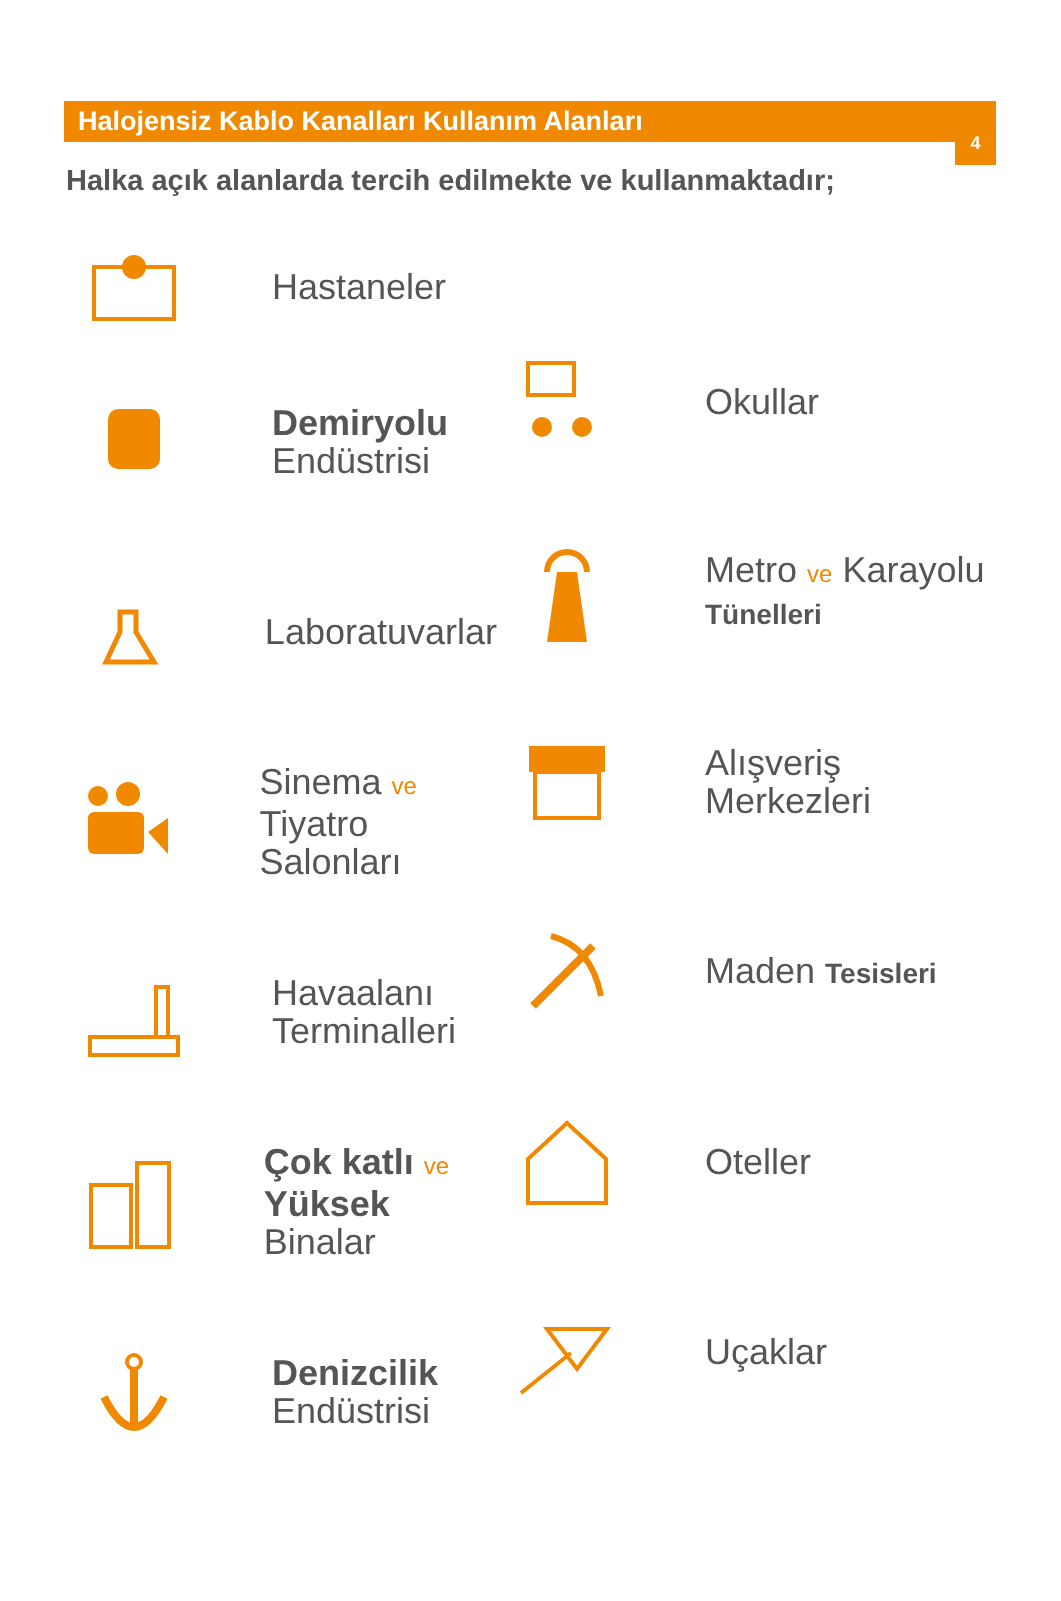4
Halojensiz Kablo Kanalları Kullanım Alanları
Halka açık alanlarda tercih edilmekte ve kullanmaktadır;
Hastaneler
Demiryolu
Endüstrisi
Laboratuvarlar
Sinema ve
Tiyatro Salonları
Havaalanı
Terminalleri
Çok katlı ve
Yüksek Binalar
Denizcilik
Endüstrisi
Okullar
Metro ve Karayolu
Tünelleri
Alışveriş
Merkezleri
Maden Tesisleri
Oteller
Uçaklar